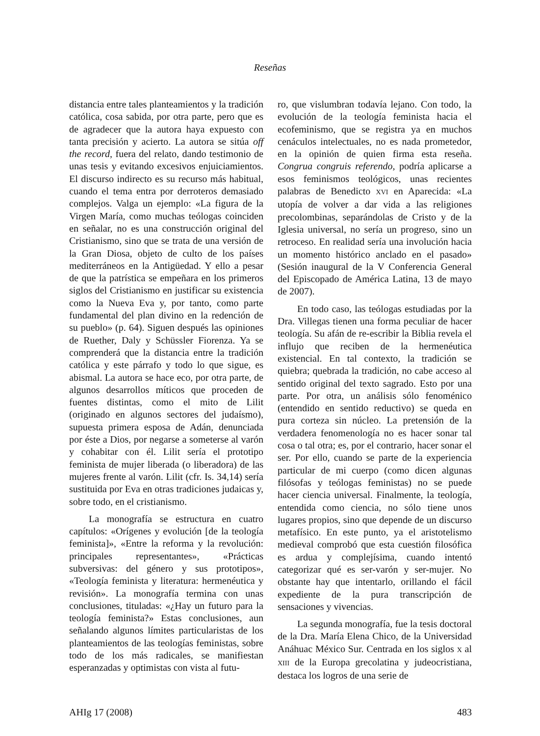Reseñas
distancia entre tales planteamientos y la tradición católica, cosa sabida, por otra parte, pero que es de agradecer que la autora haya expuesto con tanta precisión y acierto. La autora se sitúa off the record, fuera del relato, dando testimonio de unas tesis y evitando excesivos enjuiciamientos. El discurso indirecto es su recurso más habitual, cuando el tema entra por derroteros demasiado complejos. Valga un ejemplo: «La figura de la Virgen María, como muchas teólogas coinciden en señalar, no es una construcción original del Cristianismo, sino que se trata de una versión de la Gran Diosa, objeto de culto de los países mediterráneos en la Antigüedad. Y ello a pesar de que la patrística se empeñara en los primeros siglos del Cristianismo en justificar su existencia como la Nueva Eva y, por tanto, como parte fundamental del plan divino en la redención de su pueblo» (p. 64). Siguen después las opiniones de Ruether, Daly y Schüssler Fiorenza. Ya se comprenderá que la distancia entre la tradición católica y este párrafo y todo lo que sigue, es abismal. La autora se hace eco, por otra parte, de algunos desarrollos míticos que proceden de fuentes distintas, como el mito de Lilit (originado en algunos sectores del judaísmo), supuesta primera esposa de Adán, denunciada por éste a Dios, por negarse a someterse al varón y cohabitar con él. Lilit sería el prototipo feminista de mujer liberada (o liberadora) de las mujeres frente al varón. Lilit (cfr. Is. 34,14) sería sustituida por Eva en otras tradiciones judaicas y, sobre todo, en el cristianismo.
La monografía se estructura en cuatro capítulos: «Orígenes y evolución [de la teología feminista]», «Entre la reforma y la revolución: principales representantes», «Prácticas subversivas: del género y sus prototipos», «Teología feminista y literatura: hermenéutica y revisión». La monografía termina con unas conclusiones, tituladas: «¿Hay un futuro para la teología feminista?» Estas conclusiones, aun señalando algunos límites particularistas de los planteamientos de las teologías feministas, sobre todo de los más radicales, se manifiestan esperanzadas y optimistas con vista al futu-
ro, que vislumbran todavía lejano. Con todo, la evolución de la teología feminista hacia el ecofeminismo, que se registra ya en muchos cenáculos intelectuales, no es nada prometedor, en la opinión de quien firma esta reseña. Congrua congruis referendo, podría aplicarse a esos feminismos teológicos, unas recientes palabras de Benedicto XVI en Aparecida: «La utopía de volver a dar vida a las religiones precolombinas, separándolas de Cristo y de la Iglesia universal, no sería un progreso, sino un retroceso. En realidad sería una involución hacia un momento histórico anclado en el pasado» (Sesión inaugural de la V Conferencia General del Episcopado de América Latina, 13 de mayo de 2007).
En todo caso, las teólogas estudiadas por la Dra. Villegas tienen una forma peculiar de hacer teología. Su afán de re-escribir la Biblia revela el influjo que reciben de la hermenéutica existencial. En tal contexto, la tradición se quiebra; quebrada la tradición, no cabe acceso al sentido original del texto sagrado. Esto por una parte. Por otra, un análisis sólo fenoménico (entendido en sentido reductivo) se queda en pura corteza sin núcleo. La pretensión de la verdadera fenomenología no es hacer sonar tal cosa o tal otra; es, por el contrario, hacer sonar el ser. Por ello, cuando se parte de la experiencia particular de mi cuerpo (como dicen algunas filósofas y teólogas feministas) no se puede hacer ciencia universal. Finalmente, la teología, entendida como ciencia, no sólo tiene unos lugares propios, sino que depende de un discurso metafísico. En este punto, ya el aristotelismo medieval comprobó que esta cuestión filosófica es ardua y complejísima, cuando intentó categorizar qué es ser-varón y ser-mujer. No obstante hay que intentarlo, orillando el fácil expediente de la pura transcripción de sensaciones y vivencias.
La segunda monografía, fue la tesis doctoral de la Dra. María Elena Chico, de la Universidad Anáhuac México Sur. Centrada en los siglos X al XIII de la Europa grecolatina y judeocristiana, destaca los logros de una serie de
AHIg 17 (2008) 483